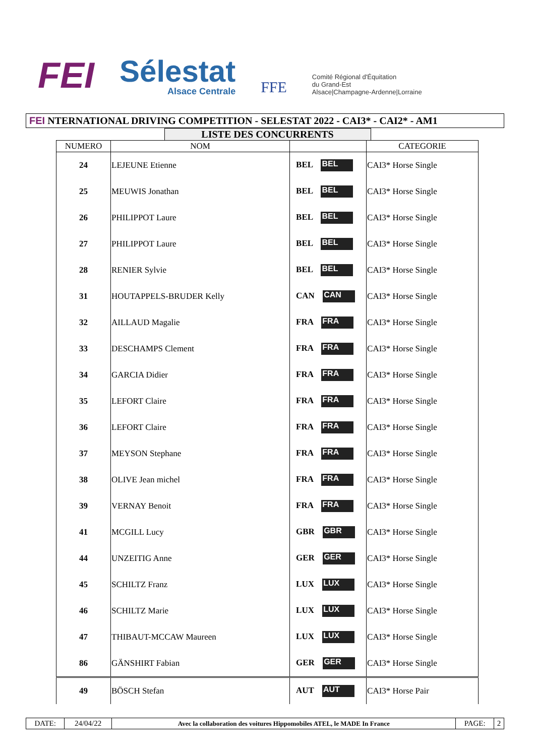FEI
Sélestat
Alsace Centrale
FFE
Comité Régional d'Équitation
du Grand-Est
Alsace|Champagne-Ardenne|Lorraine
FEI NTERNATIONAL DRIVING COMPETITION - SELESTAT 2022 - CAI3* - CAI2* - AM1
LISTE DES CONCURRENTS
| NUMERO | NOM | | CATEGORIE |
| --- | --- | --- | --- |
| 24 | LEJEUNE Etienne | BEL BEL | CAI3* Horse Single |
| 25 | MEUWIS Jonathan | BEL BEL | CAI3* Horse Single |
| 26 | PHILIPPOT Laure | BEL BEL | CAI3* Horse Single |
| 27 | PHILIPPOT Laure | BEL BEL | CAI3* Horse Single |
| 28 | RENIER Sylvie | BEL BEL | CAI3* Horse Single |
| 31 | HOUTAPPELS-BRUDER Kelly | CAN CAN | CAI3* Horse Single |
| 32 | AILLAUD Magalie | FRA FRA | CAI3* Horse Single |
| 33 | DESCHAMPS Clement | FRA FRA | CAI3* Horse Single |
| 34 | GARCIA Didier | FRA FRA | CAI3* Horse Single |
| 35 | LEFORT Claire | FRA FRA | CAI3* Horse Single |
| 36 | LEFORT Claire | FRA FRA | CAI3* Horse Single |
| 37 | MEYSON Stephane | FRA FRA | CAI3* Horse Single |
| 38 | OLIVE Jean michel | FRA FRA | CAI3* Horse Single |
| 39 | VERNAY Benoit | FRA FRA | CAI3* Horse Single |
| 41 | MCGILL Lucy | GBR GBR | CAI3* Horse Single |
| 44 | UNZEITIG Anne | GER GER | CAI3* Horse Single |
| 45 | SCHILTZ Franz | LUX LUX | CAI3* Horse Single |
| 46 | SCHILTZ Marie | LUX LUX | CAI3* Horse Single |
| 47 | THIBAUT-MCCAW Maureen | LUX LUX | CAI3* Horse Single |
| 86 | GÄNSHIRT Fabian | GER GER | CAI3* Horse Single |
| 49 | BÖSCH Stefan | AUT AUT | CAI3* Horse Pair |
| DATE: | 24/04/22 | Avec la collaboration des voitures Hippomobiles ATEL, le MADE In France | PAGE: | 2 |